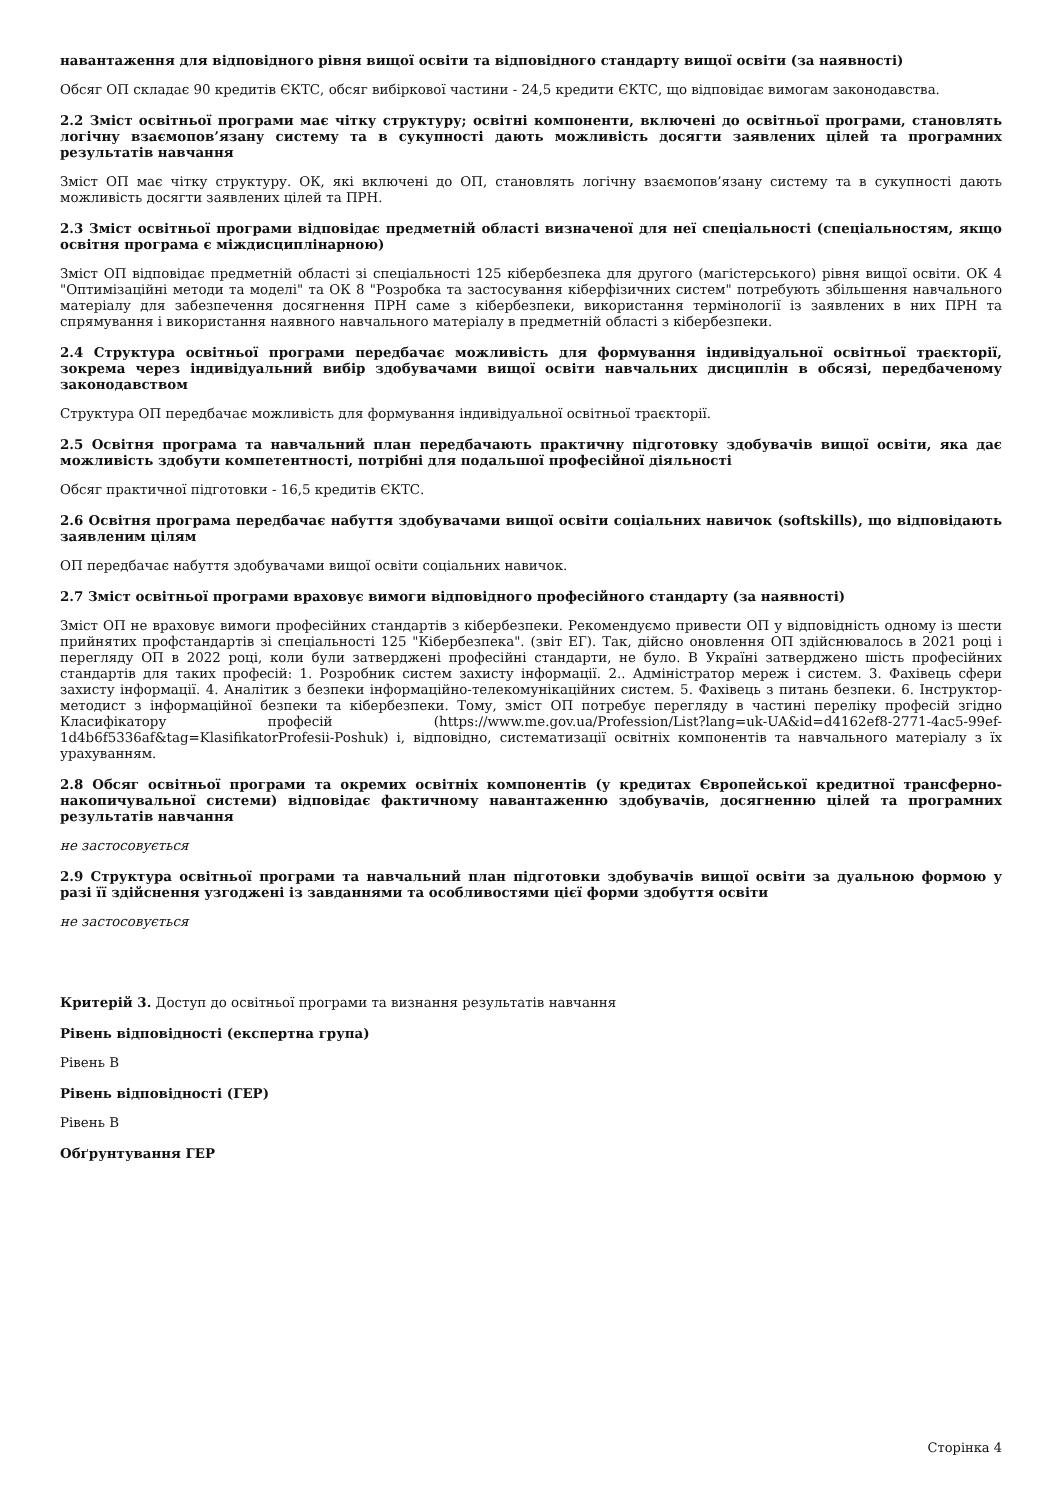навантаження для відповідного рівня вищої освіти та відповідного стандарту вищої освіти (за наявності)
Обсяг ОП складає 90 кредитів ЄКТС, обсяг вибіркової частини - 24,5 кредити ЄКТС, що відповідає вимогам законодавства.
2.2 Зміст освітньої програми має чітку структуру; освітні компоненти, включені до освітньої програми, становлять логічну взаємопов’язану систему та в сукупності дають можливість досягти заявлених цілей та програмних результатів навчання
Зміст ОП має чітку структуру. ОК, які включені до ОП, становлять логічну взаємопов’язану систему та в сукупності дають можливість досягти заявлених цілей та ПРН.
2.3 Зміст освітньої програми відповідає предметній області визначеної для неї спеціальності (спеціальностям, якщо освітня програма є міждисциплінарною)
Зміст ОП відповідає предметній області зі спеціальності 125 кібербезпека для другого (магістерського) рівня вищої освіти. ОК 4 "Оптимізаційні методи та моделі" та ОК 8 "Розробка та застосування кіберфізичних систем" потребують збільшення навчального матеріалу для забезпечення досягнення ПРН саме з кібербезпеки, використання термінології із заявлених в них ПРН та спрямування і використання наявного навчального матеріалу в предметній області з кібербезпеки.
2.4 Структура освітньої програми передбачає можливість для формування індивідуальної освітньої траєкторії, зокрема через індивідуальний вибір здобувачами вищої освіти навчальних дисциплін в обсязі, передбаченому законодавством
Структура ОП передбачає можливість для формування індивідуальної освітньої траєкторії.
2.5 Освітня програма та навчальний план передбачають практичну підготовку здобувачів вищої освіти, яка дає можливість здобути компетентності, потрібні для подальшої професійної діяльності
Обсяг практичної підготовки - 16,5 кредитів ЄКТС.
2.6 Освітня програма передбачає набуття здобувачами вищої освіти соціальних навичок (softskills), що відповідають заявленим цілям
ОП передбачає набуття здобувачами вищої освіти соціальних навичок.
2.7 Зміст освітньої програми враховує вимоги відповідного професійного стандарту (за наявності)
Зміст ОП не враховує вимоги професійних стандартів з кібербезпеки. Рекомендуємо привести ОП у відповідність одному із шести прийнятих профстандартів зі спеціальності 125 "Кібербезпека". (звіт ЕГ). Так, дійсно оновлення ОП здійснювалось в 2021 році і перегляду ОП в 2022 році, коли були затверджені професійні стандарти, не було. В Україні затверджено шість професійних стандартів для таких професій: 1. Розробник систем захисту інформації. 2.. Адміністратор мереж і систем. 3. Фахівець сфери захисту інформації. 4. Аналітик з безпеки інформаційно-телекомунікаційних систем. 5. Фахівець з питань безпеки. 6. Інструктор-методист з інформаційної безпеки та кібербезпеки. Тому, зміст ОП потребує перегляду в частині переліку професій згідно Класифікатору професій (https://www.me.gov.ua/Profession/List?lang=uk-UA&id=d4162ef8-2771-4ac5-99ef-1d4b6f5336af&tag=KlasifikatorProfesii-Poshuk) і, відповідно, систематизації освітніх компонентів та навчального матеріалу з їх урахуванням.
2.8 Обсяг освітньої програми та окремих освітніх компонентів (у кредитах Європейської кредитної трансферно-накопичувальної системи) відповідає фактичному навантаженню здобувачів, досягненню цілей та програмних результатів навчання
не застосовується
2.9 Структура освітньої програми та навчальний план підготовки здобувачів вищої освіти за дуальною формою у разі її здійснення узгоджені із завданнями та особливостями цієї форми здобуття освіти
не застосовується
Критерій 3. Доступ до освітньої програми та визнання результатів навчання
Рівень відповідності (експертна група)
Рівень B
Рівень відповідності (ГЕР)
Рівень B
Обґрунтування ГЕР
Сторінка 4